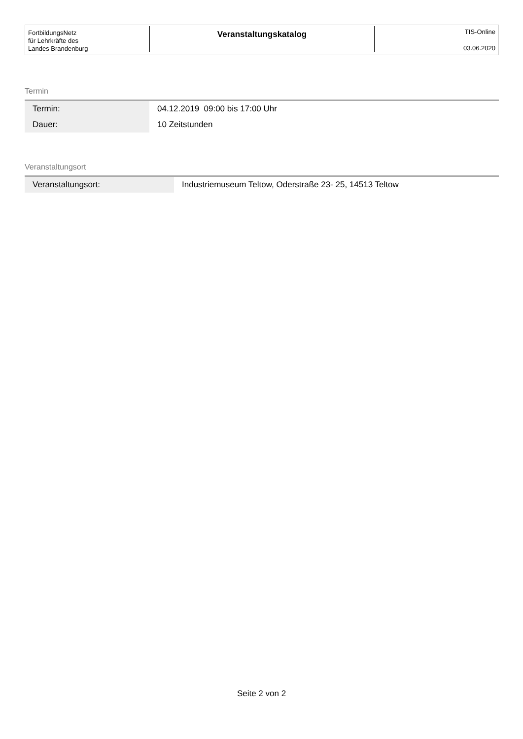FortbildungsNetz
für Lehrkräfte des
Landes Brandenburg
Veranstaltungskatalog
TIS-Online
03.06.2020
Termin
| Termin: | 04.12.2019 09:00 bis 17:00 Uhr |
| Dauer: | 10 Zeitstunden |
Veranstaltungsort
| Veranstaltungsort: | Industriemuseum Teltow, Oderstraße 23- 25, 14513 Teltow |
Seite 2 von 2